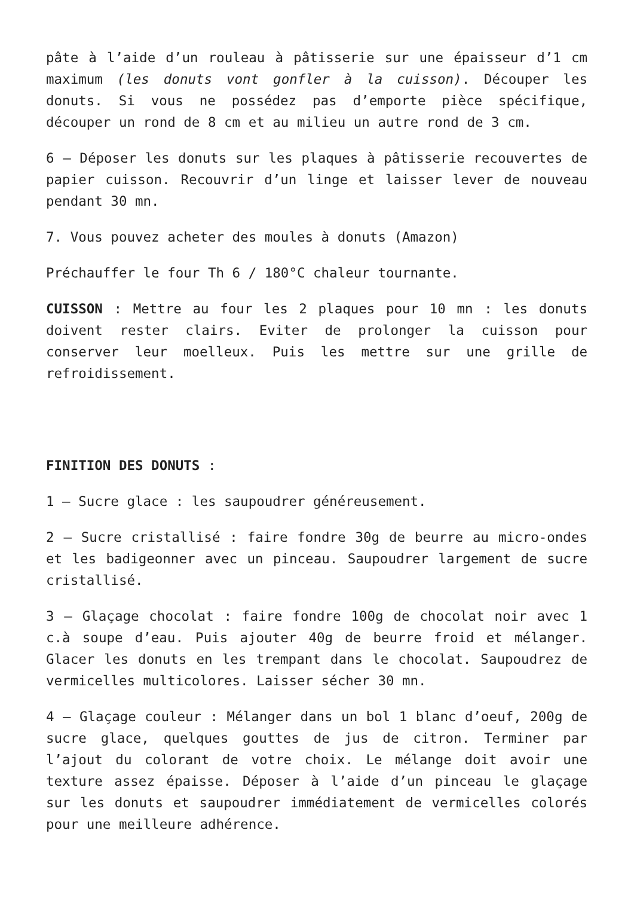pâte à l’aide d’un rouleau à pâtisserie sur une épaisseur d’1 cm maximum (les donuts vont gonfler à la cuisson). Découper les donuts. Si vous ne possédez pas d’emporte pièce spécifique, découper un rond de 8 cm et au milieu un autre rond de 3 cm.
6 – Déposer les donuts sur les plaques à pâtisserie recouvertes de papier cuisson. Recouvrir d’un linge et laisser lever de nouveau pendant 30 mn.
7. Vous pouvez acheter des moules à donuts (Amazon)
Préchauffer le four Th 6 / 180°C chaleur tournante.
CUISSON : Mettre au four les 2 plaques pour 10 mn : les donuts doivent rester clairs. Eviter de prolonger la cuisson pour conserver leur moelleux. Puis les mettre sur une grille de refroidissement.
FINITION DES DONUTS :
1 – Sucre glace : les saupoudrer généreusement.
2 – Sucre cristallisé : faire fondre 30g de beurre au micro-ondes et les badigeonner avec un pinceau. Saupoudrer largement de sucre cristallisé.
3 – Glaçage chocolat : faire fondre 100g de chocolat noir avec 1 c.à soupe d’eau. Puis ajouter 40g de beurre froid et mélanger. Glacer les donuts en les trempant dans le chocolat. Saupoudrez de vermicelles multicolores. Laisser sécher 30 mn.
4 – Glaçage couleur : Mélanger dans un bol 1 blanc d’oeuf, 200g de sucre glace, quelques gouttes de jus de citron. Terminer par l’ajout du colorant de votre choix. Le mélange doit avoir une texture assez épaisse. Déposer à l’aide d’un pinceau le glaçage sur les donuts et saupoudrer immédiatement de vermicelles colorés pour une meilleure adhérence.